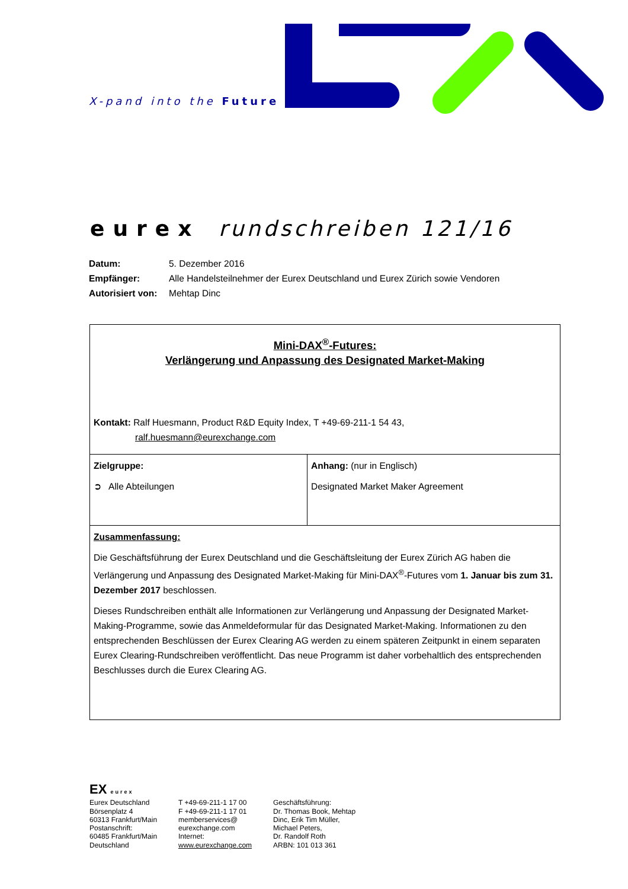X-pand into the Future
eurex rundschreiben 121/16
| Datum: | 5. Dezember 2016 |
| Empfänger: | Alle Handelsteilnehmer der Eurex Deutschland und Eurex Zürich sowie Vendoren |
| Autorisiert von: | Mehtap Dinc |
| Mini-DAX<sup>®</sup>-Futures: Verlängerung und Anpassung des Designated Market-Making Kontakt: Ralf Huesmann, Product R&D Equity Index, T +49-69-211-1 54 43, ralf.huesmann@eurexchange.com | |
| Zielgruppe: ➲ Alle Abteilungen | Anhang: (nur in Englisch) Designated Market Maker Agreement |
| Zusammenfassung: Die Geschäftsführung der Eurex Deutschland und die Geschäftsleitung der Eurex Zürich AG haben die Verlängerung und Anpassung des Designated Market-Making für Mini-DAX<sup>®</sup>-Futures vom 1. Januar bis zum 31. Dezember 2017 beschlossen. Dieses Rundschreiben enthält alle Informationen zur Verlängerung und Anpassung der Designated Market-Making-Programme, sowie das Anmeldeformular für das Designated Market-Making. Informationen zu den entsprechenden Beschlüssen der Eurex Clearing AG werden zu einem späteren Zeitpunkt in einem separaten Eurex Clearing-Rundschreiben veröffentlicht. Das neue Programm ist daher vorbehaltlich des entsprechenden Beschlusses durch die Eurex Clearing AG. | |
EX eurex
Eurex Deutschland
Börsenplatz 4
60313 Frankfurt/Main
Postanschrift:
60485 Frankfurt/Main
Deutschland
T +49-69-211-1 17 00
F +49-69-211-1 17 01
memberservices@
eurexchange.com
Internet:
www.eurexchange.com
Geschäftsführung:
Dr. Thomas Book, Mehtap
Dinc, Erik Tim Müller,
Michael Peters,
Dr. Randolf Roth
ARBN: 101 013 361